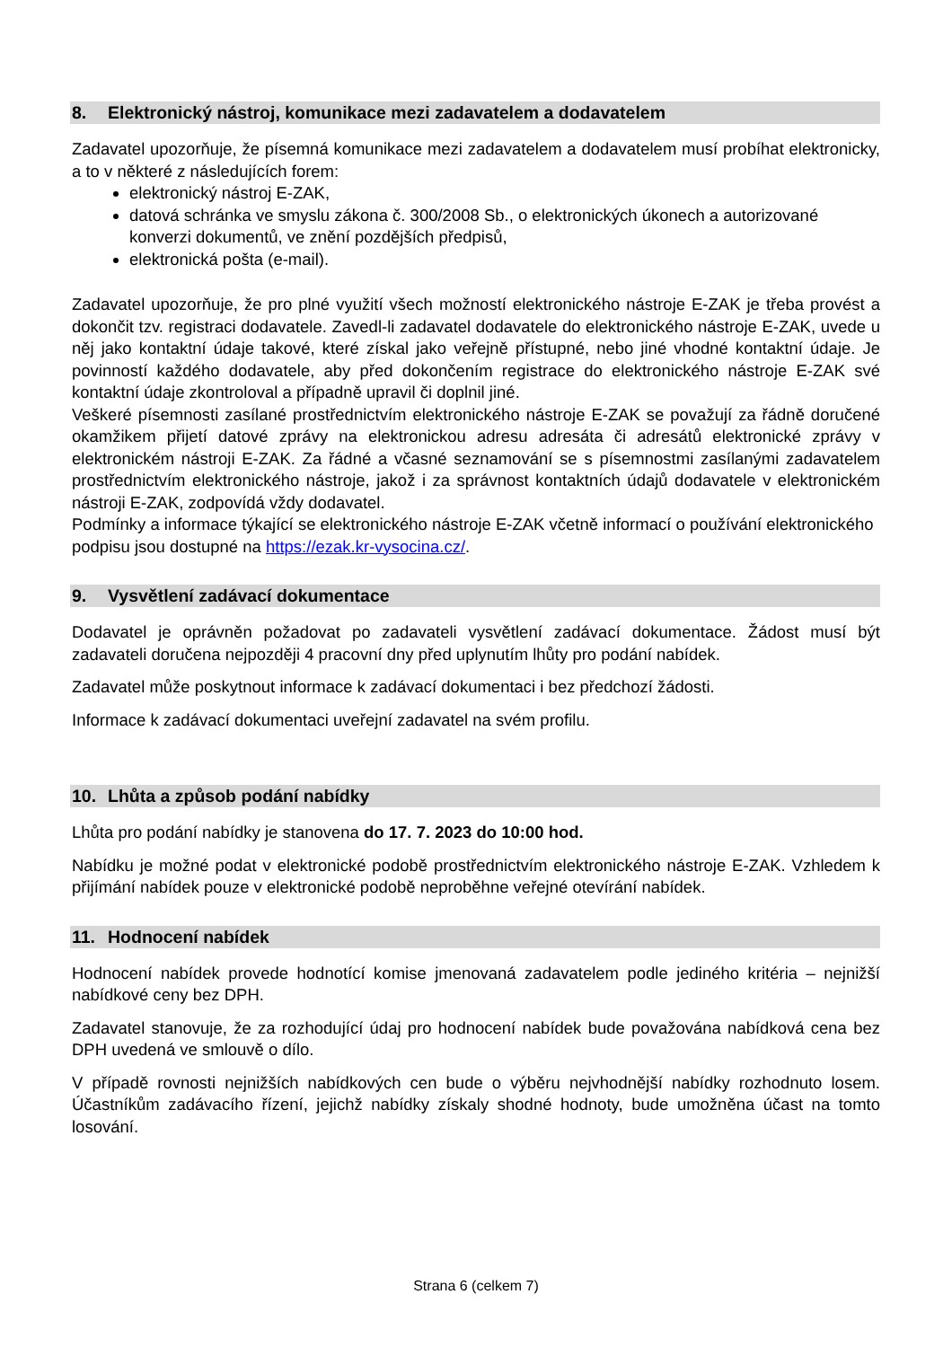8. Elektronický nástroj, komunikace mezi zadavatelem a dodavatelem
Zadavatel upozorňuje, že písemná komunikace mezi zadavatelem a dodavatelem musí probíhat elektronicky, a to v některé z následujících forem:
elektronický nástroj E-ZAK,
datová schránka ve smyslu zákona č. 300/2008 Sb., o elektronických úkonech a autorizované konverzi dokumentů, ve znění pozdějších předpisů,
elektronická pošta (e-mail).
Zadavatel upozorňuje, že pro plné využití všech možností elektronického nástroje E-ZAK je třeba provést a dokončit tzv. registraci dodavatele. Zavedl-li zadavatel dodavatele do elektronického nástroje E-ZAK, uvede u něj jako kontaktní údaje takové, které získal jako veřejně přístupné, nebo jiné vhodné kontaktní údaje. Je povinností každého dodavatele, aby před dokončením registrace do elektronického nástroje E-ZAK své kontaktní údaje zkontroloval a případně upravil či doplnil jiné.
Veškeré písemnosti zasílané prostřednictvím elektronického nástroje E-ZAK se považují za řádně doručené okamžikem přijetí datové zprávy na elektronickou adresu adresáta či adresátů elektronické zprávy v elektronickém nástroji E-ZAK. Za řádné a včasné seznamování se s písemnostmi zasílanými zadavatelem prostřednictvím elektronického nástroje, jakož i za správnost kontaktních údajů dodavatele v elektronickém nástroji E-ZAK, zodpovídá vždy dodavatel.
Podmínky a informace týkající se elektronického nástroje E-ZAK včetně informací o používání elektronického podpisu jsou dostupné na https://ezak.kr-vysocina.cz/.
9. Vysvětlení zadávací dokumentace
Dodavatel je oprávněn požadovat po zadavateli vysvětlení zadávací dokumentace. Žádost musí být zadavateli doručena nejpozději 4 pracovní dny před uplynutím lhůty pro podání nabídek.
Zadavatel může poskytnout informace k zadávací dokumentaci i bez předchozí žádosti.
Informace k zadávací dokumentaci uveřejní zadavatel na svém profilu.
10. Lhůta a způsob podání nabídky
Lhůta pro podání nabídky je stanovena do 17. 7. 2023 do 10:00 hod.
Nabídku je možné podat v elektronické podobě prostřednictvím elektronického nástroje E-ZAK. Vzhledem k přijímání nabídek pouze v elektronické podobě neproběhne veřejné otevírání nabídek.
11. Hodnocení nabídek
Hodnocení nabídek provede hodnotící komise jmenovaná zadavatelem podle jediného kritéria – nejnižší nabídkové ceny bez DPH.
Zadavatel stanovuje, že za rozhodující údaj pro hodnocení nabídek bude považována nabídková cena bez DPH uvedená ve smlouvě o dílo.
V případě rovnosti nejnižších nabídkových cen bude o výběru nejvhodnější nabídky rozhodnuto losem. Účastníkům zadávacího řízení, jejichž nabídky získaly shodné hodnoty, bude umožněna účast na tomto losování.
Strana 6 (celkem 7)